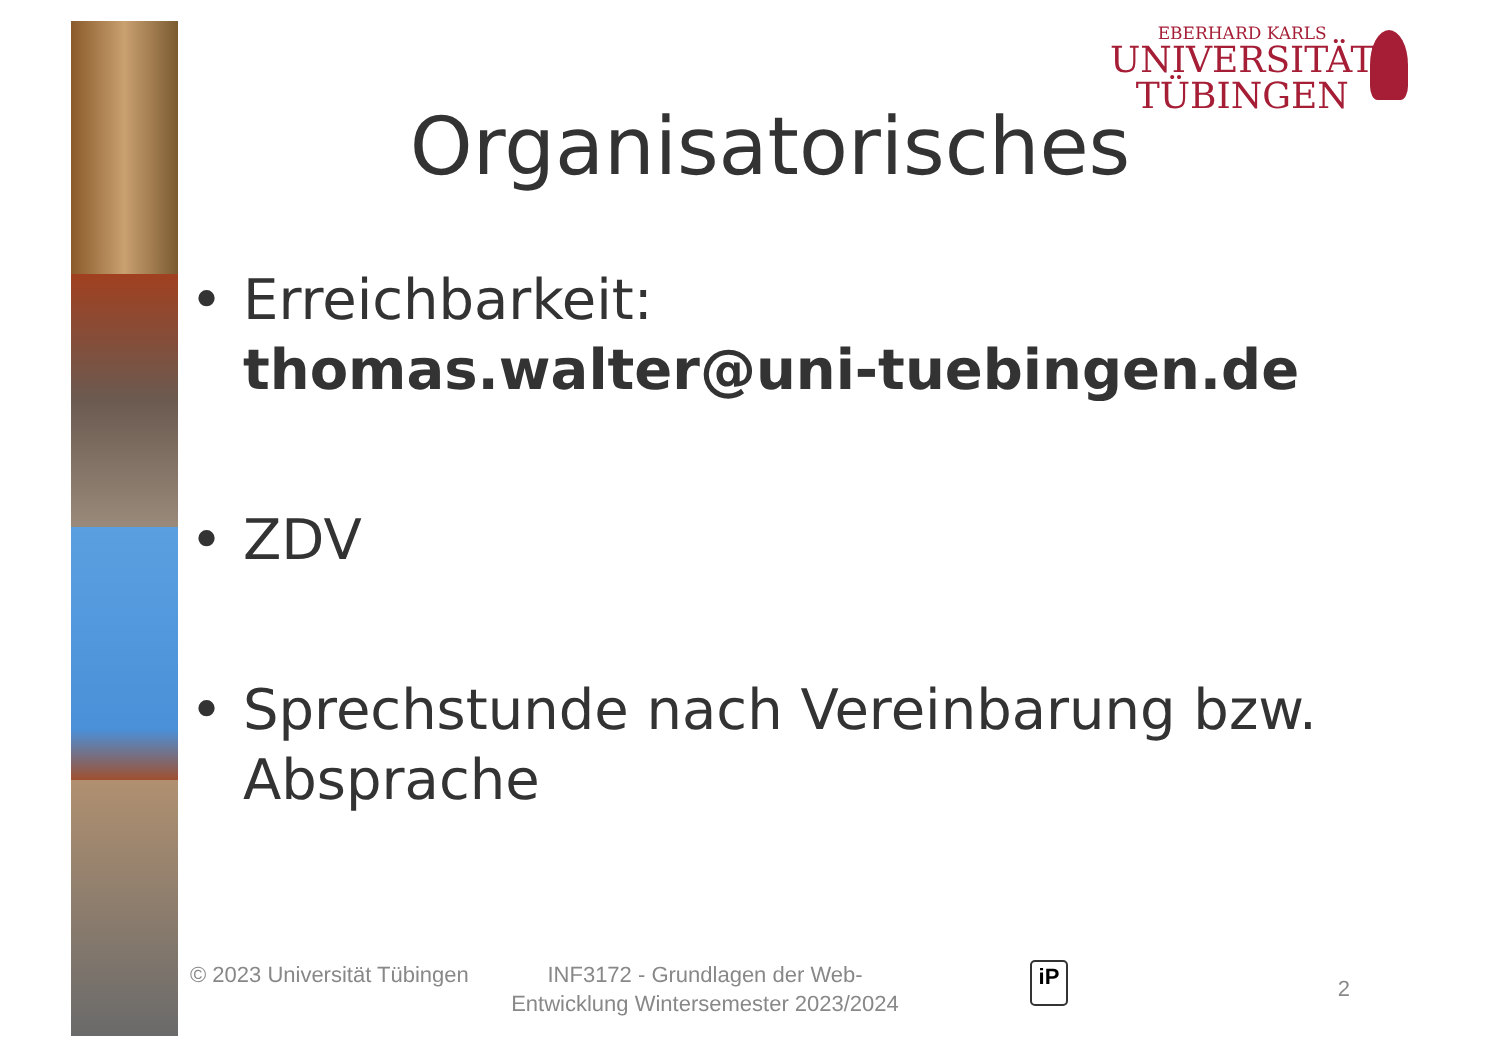EBERHARD KARLS
UNIVERSITÄT
TÜBINGEN
Organisatorisches
• Erreichbarkeit:
thomas.walter@uni-tuebingen.de
• ZDV
• Sprechstunde nach Vereinbarung bzw. Absprache
© 2023 Universität Tübingen
INF3172 - Grundlagen der Web-Entwicklung Wintersemester 2023/2024
iP
2